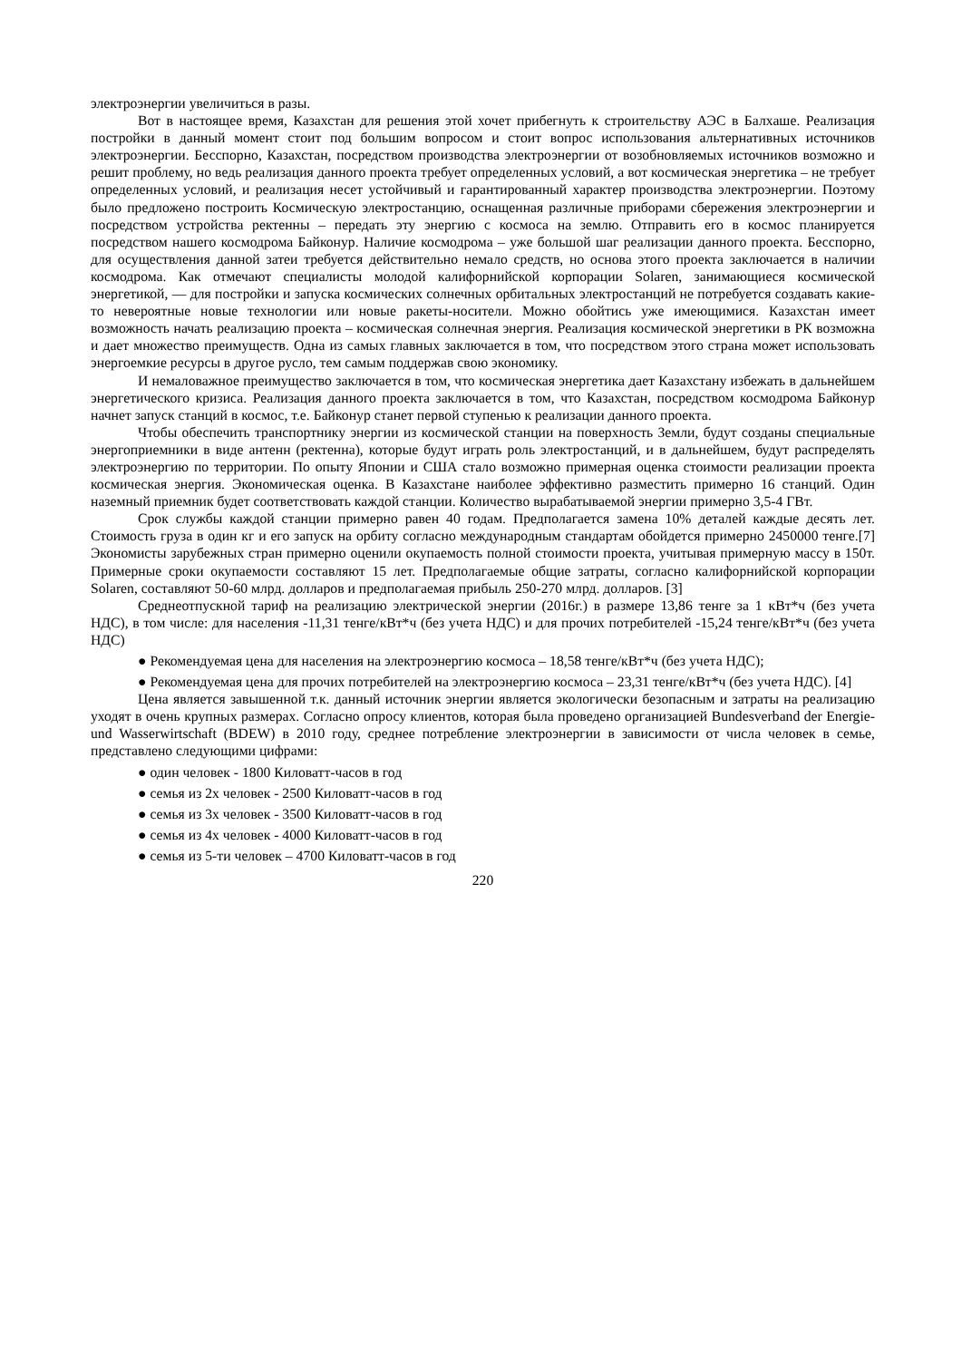электроэнергии увеличиться в разы.
Вот в настоящее время, Казахстан для решения этой хочет прибегнуть к строительству АЭС в Балхаше. Реализация постройки в данный момент стоит под большим вопросом и стоит вопрос использования альтернативных источников электроэнергии. Бесспорно, Казахстан, посредством производства электроэнергии от возобновляемых источников возможно и решит проблему, но ведь реализация данного проекта требует определенных условий, а вот космическая энергетика – не требует определенных условий, и реализация несет устойчивый и гарантированный характер производства электроэнергии. Поэтому было предложено построить Космическую электростанцию, оснащенная различные приборами сбережения электроэнергии и посредством устройства ректенны – передать эту энергию с космоса на землю. Отправить его в космос планируется посредством нашего космодрома Байконур. Наличие космодрома – уже большой шаг реализации данного проекта. Бесспорно, для осуществления данной затеи требуется действительно немало средств, но основа этого проекта заключается в наличии космодрома. Как отмечают специалисты молодой калифорнийской корпорации Solaren, занимающиеся космической энергетикой, — для постройки и запуска космических солнечных орбитальных электростанций не потребуется создавать какие-то невероятные новые технологии или новые ракеты-носители. Можно обойтись уже имеющимися. Казахстан имеет возможность начать реализацию проекта – космическая солнечная энергия. Реализация космической энергетики в РК возможна и дает множество преимуществ. Одна из самых главных заключается в том, что посредством этого страна может использовать энергоемкие ресурсы в другое русло, тем самым поддержав свою экономику.
И немаловажное преимущество заключается в том, что космическая энергетика дает Казахстану избежать в дальнейшем энергетического кризиса. Реализация данного проекта заключается в том, что Казахстан, посредством космодрома Байконур начнет запуск станций в космос, т.е. Байконур станет первой ступенью к реализации данного проекта.
Чтобы обеспечить транспортнику энергии из космической станции на поверхность Земли, будут созданы специальные энергоприемники в виде антенн (ректенна), которые будут играть роль электростанций, и в дальнейшем, будут распределять электроэнергию по территории. По опыту Японии и США стало возможно примерная оценка стоимости реализации проекта космическая энергия. Экономическая оценка. В Казахстане наиболее эффективно разместить примерно 16 станций. Один наземный приемник будет соответствовать каждой станции. Количество вырабатываемой энергии примерно 3,5-4 ГВт.
Срок службы каждой станции примерно равен 40 годам. Предполагается замена 10% деталей каждые десять лет. Стоимость груза в один кг и его запуск на орбиту согласно международным стандартам обойдется примерно 2450000 тенге.[7] Экономисты зарубежных стран примерно оценили окупаемость полной стоимости проекта, учитывая примерную массу в 150т. Примерные сроки окупаемости составляют 15 лет. Предполагаемые общие затраты, согласно калифорнийской корпорации Solaren, составляют 50-60 млрд. долларов и предполагаемая прибыль 250-270 млрд. долларов. [3]
Среднеотпускной тариф на реализацию электрической энергии (2016г.) в размере 13,86 тенге за 1 кВт*ч (без учета НДС), в том числе: для населения -11,31 тенге/кВт*ч (без учета НДС) и для прочих потребителей -15,24 тенге/кВт*ч (без учета НДС)
● Рекомендуемая цена для населения на электроэнергию космоса – 18,58 тенге/кВт*ч (без учета НДС);
● Рекомендуемая цена для прочих потребителей на электроэнергию космоса – 23,31 тенге/кВт*ч (без учета НДС). [4]
Цена является завышенной т.к. данный источник энергии является экологически безопасным и затраты на реализацию уходят в очень крупных размерах. Согласно опросу клиентов, которая была проведено организацией Bundesverband der Energie- und Wasserwirtschaft (BDEW) в 2010 году, среднее потребление электроэнергии в зависимости от числа человек в семье, представлено следующими цифрами:
● один человек - 1800 Киловатт-часов в год
● семья из 2х человек - 2500 Киловатт-часов в год
● семья из 3х человек - 3500 Киловатт-часов в год
● семья из 4х человек - 4000 Киловатт-часов в год
● семья из 5-ти человек – 4700 Киловатт-часов в год
220